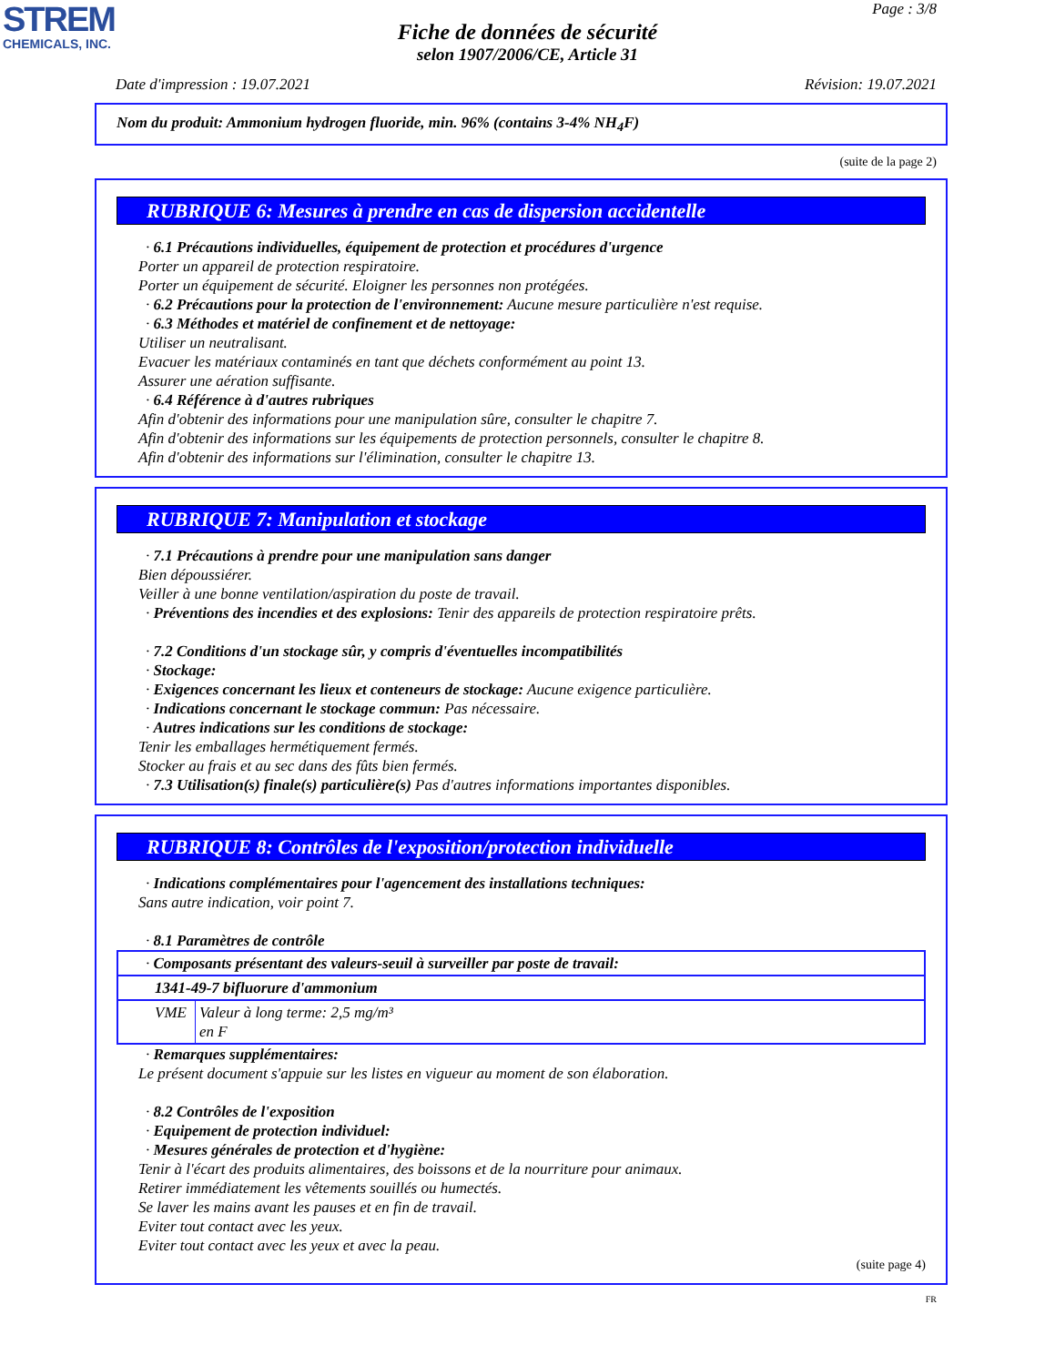STREM
CHEMICALS, INC.
Page : 3/8
Fiche de données de sécurité
selon 1907/2006/CE, Article 31
Date d'impression : 19.07.2021 Révision: 19.07.2021
Nom du produit: Ammonium hydrogen fluoride, min. 96% (contains 3-4% NH<sub>4</sub>F)
(suite de la page 2)
RUBRIQUE 6: Mesures à prendre en cas de dispersion accidentelle
· 6.1 Précautions individuelles, équipement de protection et procédures d'urgence
Porter un appareil de protection respiratoire.
Porter un équipement de sécurité. Eloigner les personnes non protégées.
· 6.2 Précautions pour la protection de l'environnement: Aucune mesure particulière n'est requise.
· 6.3 Méthodes et matériel de confinement et de nettoyage:
Utiliser un neutralisant.
Evacuer les matériaux contaminés en tant que déchets conformément au point 13.
Assurer une aération suffisante.
· 6.4 Référence à d'autres rubriques
Afin d'obtenir des informations pour une manipulation sûre, consulter le chapitre 7.
Afin d'obtenir des informations sur les équipements de protection personnels, consulter le chapitre 8.
Afin d'obtenir des informations sur l'élimination, consulter le chapitre 13.
RUBRIQUE 7: Manipulation et stockage
· 7.1 Précautions à prendre pour une manipulation sans danger
Bien dépoussiérer.
Veiller à une bonne ventilation/aspiration du poste de travail.
· Préventions des incendies et des explosions: Tenir des appareils de protection respiratoire prêts.
· 7.2 Conditions d'un stockage sûr, y compris d'éventuelles incompatibilités
· Stockage:
· Exigences concernant les lieux et conteneurs de stockage: Aucune exigence particulière.
· Indications concernant le stockage commun: Pas nécessaire.
· Autres indications sur les conditions de stockage:
Tenir les emballages hermétiquement fermés.
Stocker au frais et au sec dans des fûts bien fermés.
· 7.3 Utilisation(s) finale(s) particulière(s) Pas d'autres informations importantes disponibles.
RUBRIQUE 8: Contrôles de l'exposition/protection individuelle
· Indications complémentaires pour l'agencement des installations techniques:
Sans autre indication, voir point 7.
· 8.1 Paramètres de contrôle
| · Composants présentant des valeurs-seuil à surveiller par poste de travail: | |
| 1341-49-7 bifluorure d'ammonium | |
| VME | Valeur à long terme: 2,5 mg/m³ en F |
· Remarques supplémentaires:
Le présent document s'appuie sur les listes en vigueur au moment de son élaboration.
· 8.2 Contrôles de l'exposition
· Equipement de protection individuel:
· Mesures générales de protection et d'hygiène:
Tenir à l'écart des produits alimentaires, des boissons et de la nourriture pour animaux.
Retirer immédiatement les vêtements souillés ou humectés.
Se laver les mains avant les pauses et en fin de travail.
Eviter tout contact avec les yeux.
Eviter tout contact avec les yeux et avec la peau.
(suite page 4)
FR